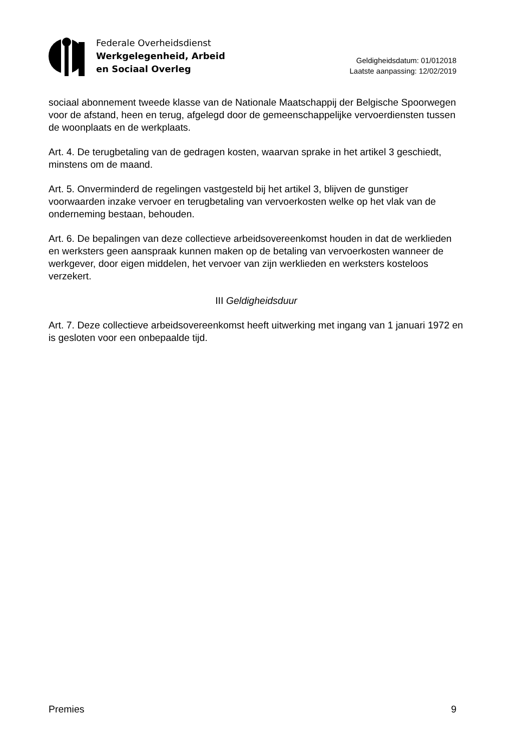Federale Overheidsdienst
Werkgelegenheid, Arbeid
en Sociaal Overleg
Geldigheidsdatum: 01/012018
Laatste aanpassing: 12/02/2019
sociaal abonnement tweede klasse van de Nationale Maatschappij der Belgische Spoorwegen voor de afstand, heen en terug, afgelegd door de gemeenschappelijke vervoerdiensten tussen de woonplaats en de werkplaats.
Art. 4. De terugbetaling van de gedragen kosten, waarvan sprake in het artikel 3 geschiedt, minstens om de maand.
Art. 5. Onverminderd de regelingen vastgesteld bij het artikel 3, blijven de gunstiger voorwaarden inzake vervoer en terugbetaling van vervoerkosten welke op het vlak van de onderneming bestaan, behouden.
Art. 6. De bepalingen van deze collectieve arbeidsovereenkomst houden in dat de werklieden en werksters geen aanspraak kunnen maken op de betaling van vervoerkosten wanneer de werkgever, door eigen middelen, het vervoer van zijn werklieden en werksters kosteloos verzekert.
III Geldigheidsduur
Art. 7. Deze collectieve arbeidsovereenkomst heeft uitwerking met ingang van 1 januari 1972 en is gesloten voor een onbepaalde tijd.
Premies 9